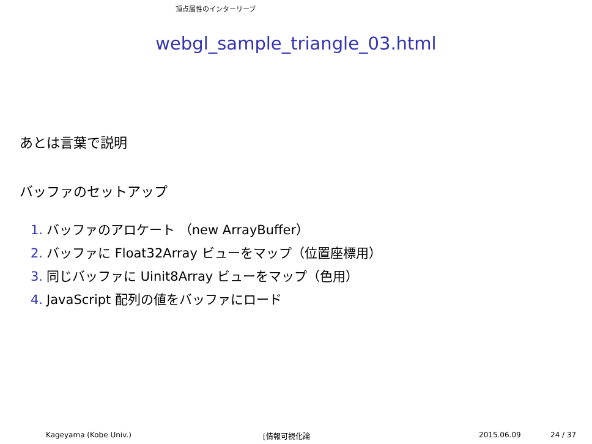頂点属性のインターリーブ
webgl_sample_triangle_03.html
あとは言葉で説明
バッファのセットアップ
1. バッファのアロケート （new ArrayBuffer）
2. バッファに Float32Array ビューをマップ（位置座標用）
3. 同じバッファに Uinit8Array ビューをマップ（色用）
4. JavaScript 配列の値をバッファにロード
Kageyama (Kobe Univ.) [情報可視化論 2015.06.09 24 / 37